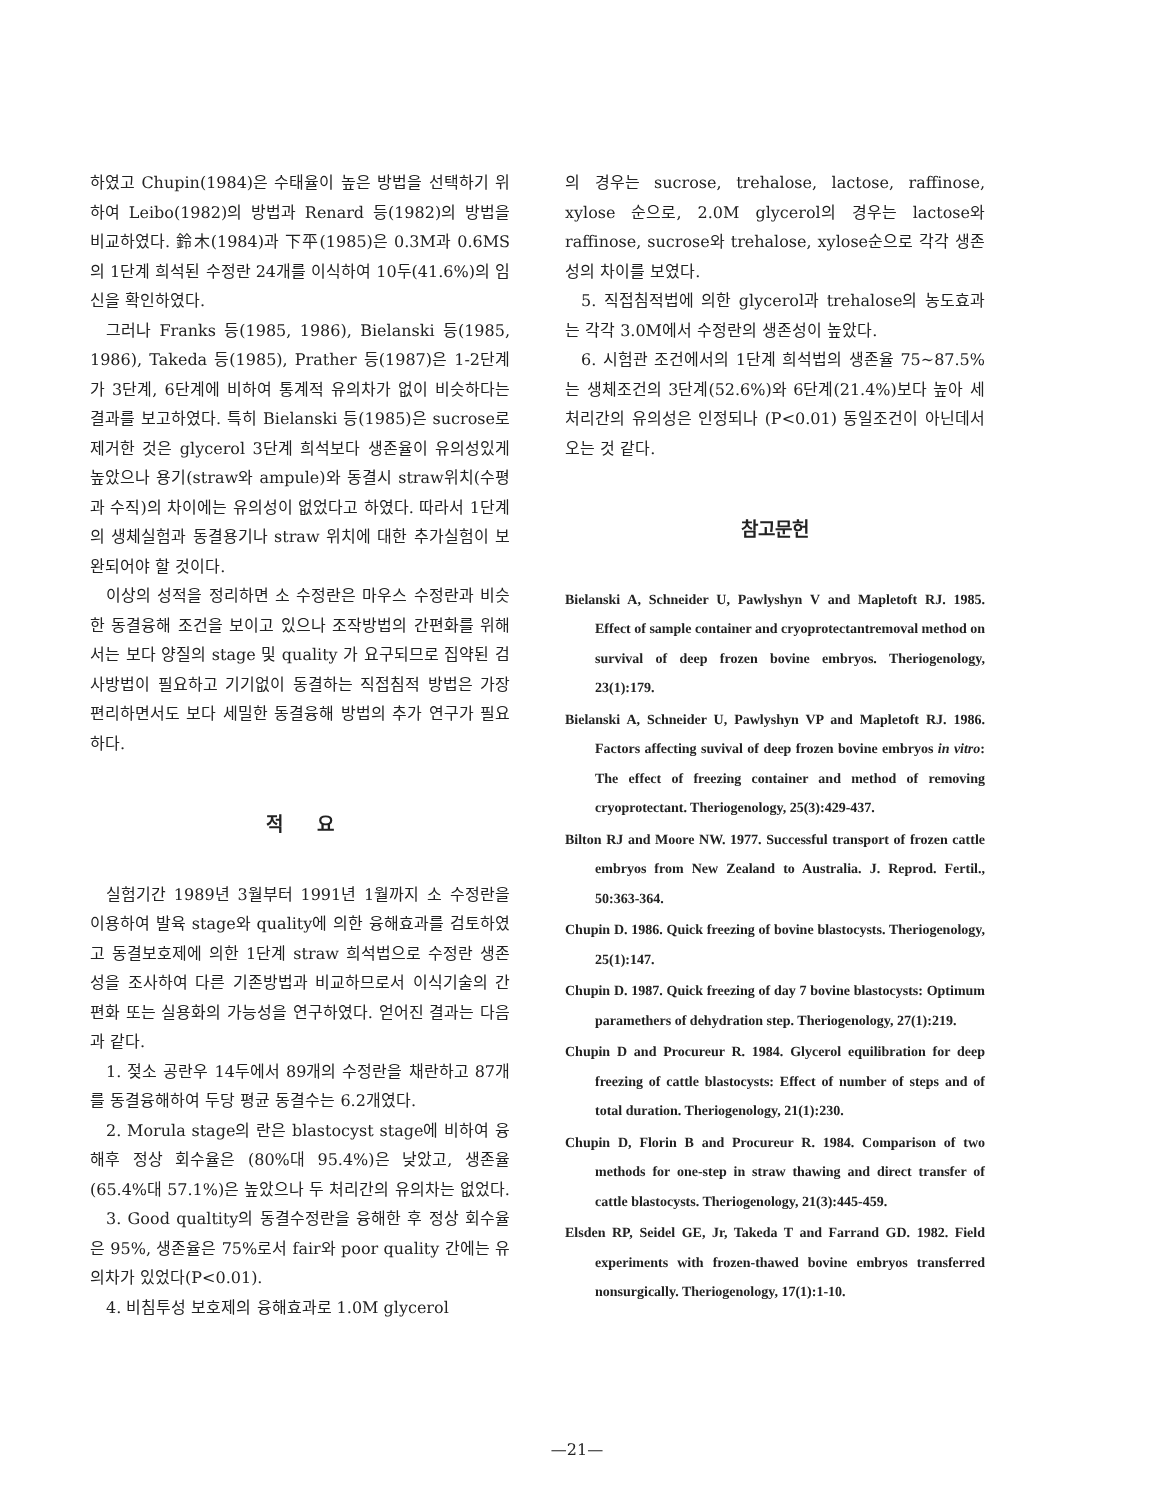하였고 Chupin(1984)은 수태율이 높은 방법을 선택하기 위하여 Leibo(1982)의 방법과 Renard 등(1982)의 방법을 비교하였다. 鈴木(1984)과 下平(1985)은 0.3M과 0.6MS의 1단계 희석된 수정란 24개를 이식하여 10두(41.6%)의 임신을 확인하였다.
그러나 Franks 등(1985, 1986), Bielanski 등(1985, 1986), Takeda 등(1985), Prather 등(1987)은 1-2단계가 3단계, 6단계에 비하여 통계적 유의차가 없이 비슷하다는 결과를 보고하였다. 특히 Bielanski 등(1985)은 sucrose로 제거한 것은 glycerol 3단계 희석보다 생존율이 유의성있게 높았으나 용기(straw와 ampule)와 동결시 straw위치(수평과 수직)의 차이에는 유의성이 없었다고 하였다. 따라서 1단계의 생체실험과 동결용기나 straw 위치에 대한 추가실험이 보완되어야 할 것이다.
이상의 성적을 정리하면 소 수정란은 마우스 수정란과 비슷한 동결융해 조건을 보이고 있으나 조작방법의 간편화를 위해서는 보다 양질의 stage 및 quality 가 요구되므로 집약된 검사방법이 필요하고 기기없이 동결하는 직접침적 방법은 가장 편리하면서도 보다 세밀한 동결융해 방법의 추가 연구가 필요하다.
적 요
실험기간 1989년 3월부터 1991년 1월까지 소 수정란을 이용하여 발육 stage와 quality에 의한 융해효과를 검토하였고 동결보호제에 의한 1단계 straw 희석법으로 수정란 생존성을 조사하여 다른 기존방법과 비교하므로서 이식기술의 간편화 또는 실용화의 가능성을 연구하였다. 얻어진 결과는 다음과 같다.
1. 젖소 공란우 14두에서 89개의 수정란을 채란하고 87개를 동결융해하여 두당 평균 동결수는 6.2개였다.
2. Morula stage의 란은 blastocyst stage에 비하여 융해후 정상 회수율은 (80%대 95.4%)은 낮았고, 생존율(65.4%대 57.1%)은 높았으나 두 처리간의 유의차는 없었다.
3. Good qualtity의 동결수정란을 융해한 후 정상 회수율은 95%, 생존율은 75%로서 fair와 poor quality 간에는 유의차가 있었다(P<0.01).
4. 비침투성 보호제의 융해효과로 1.0M glycerol
의 경우는 sucrose, trehalose, lactose, raffinose, xylose 순으로, 2.0M glycerol의 경우는 lactose와 raffinose, sucrose와 trehalose, xylose순으로 각각 생존성의 차이를 보였다.
5. 직접침적법에 의한 glycerol과 trehalose의 농도효과는 각각 3.0M에서 수정란의 생존성이 높았다.
6. 시험관 조건에서의 1단계 희석법의 생존율 75~87.5%는 생체조건의 3단계(52.6%)와 6단계(21.4%)보다 높아 세 처리간의 유의성은 인정되나 (P<0.01) 동일조건이 아닌데서 오는 것 같다.
참고문헌
Bielanski A, Schneider U, Pawlyshyn V and Mapletoft RJ. 1985. Effect of sample container and cryoprotectantremoval method on survival of deep frozen bovine embryos. Theriogenology, 23(1):179.
Bielanski A, Schneider U, Pawlyshyn VP and Mapletoft RJ. 1986. Factors affecting suvival of deep frozen bovine embryos in vitro: The effect of freezing container and method of removing cryoprotectant. Theriogenology, 25(3):429-437.
Bilton RJ and Moore NW. 1977. Successful transport of frozen cattle embryos from New Zealand to Australia. J. Reprod. Fertil., 50:363-364.
Chupin D. 1986. Quick freezing of bovine blastocysts. Theriogenology, 25(1):147.
Chupin D. 1987. Quick freezing of day 7 bovine blastocysts: Optimum paramethers of dehydration step. Theriogenology, 27(1):219.
Chupin D and Procureur R. 1984. Glycerol equilibration for deep freezing of cattle blastocysts: Effect of number of steps and of total duration. Theriogenology, 21(1):230.
Chupin D, Florin B and Procureur R. 1984. Comparison of two methods for one-step in straw thawing and direct transfer of cattle blastocysts. Theriogenology, 21(3):445-459.
Elsden RP, Seidel GE, Jr, Takeda T and Farrand GD. 1982. Field experiments with frozen-thawed bovine embryos transferred nonsurgically. Theriogenology, 17(1):1-10.
—21—